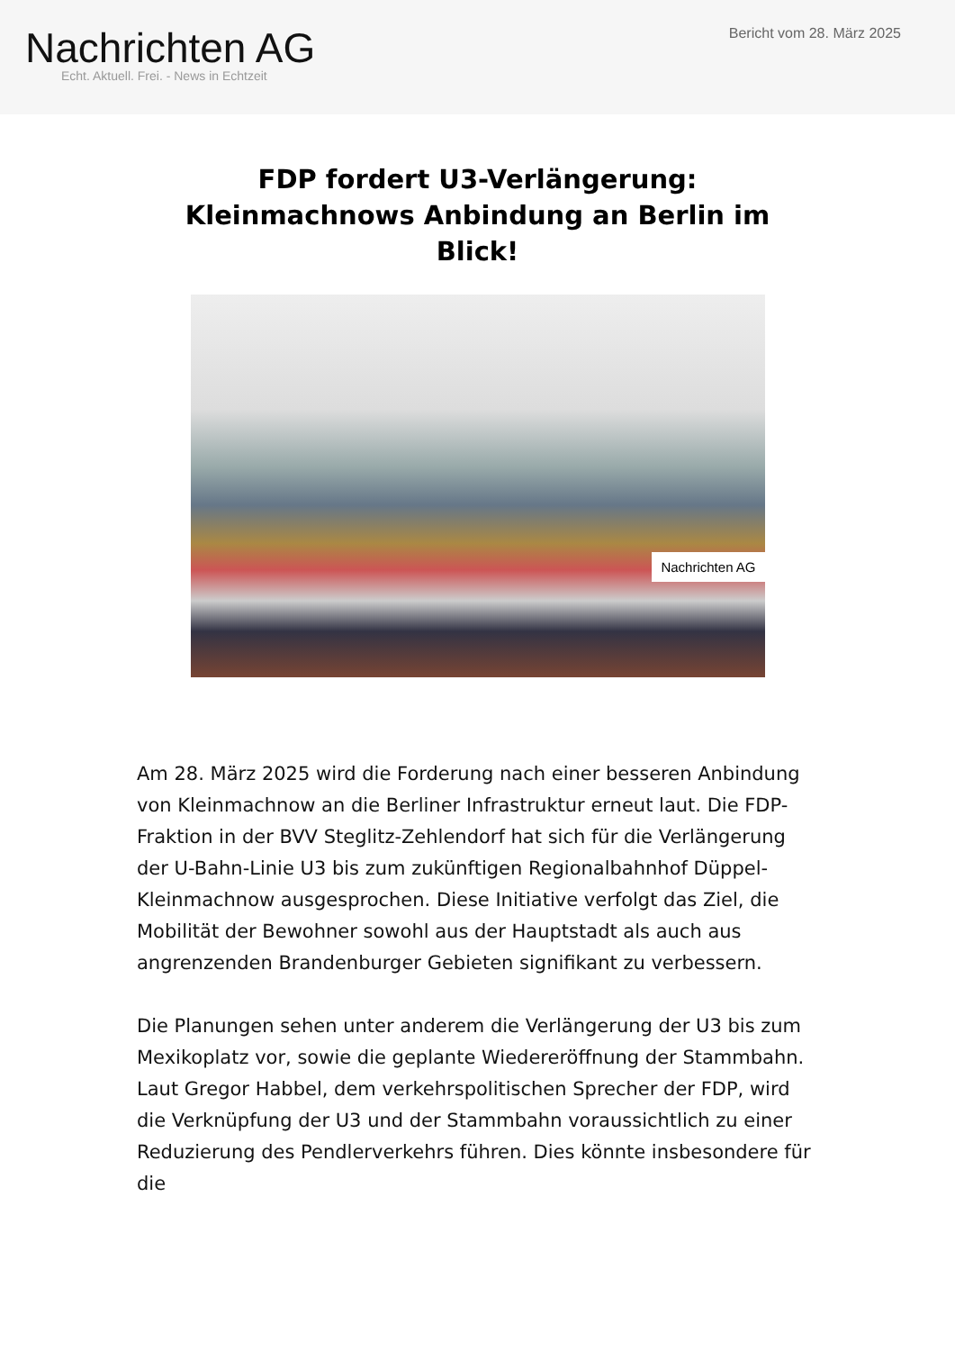Nachrichten AG
Echt. Aktuell. Frei. - News in Echtzeit
Bericht vom 28. März 2025
FDP fordert U3-Verlängerung: Kleinmachnows Anbindung an Berlin im Blick!
Nachrichten AG
Am 28. März 2025 wird die Forderung nach einer besseren Anbindung von Kleinmachnow an die Berliner Infrastruktur erneut laut. Die FDP-Fraktion in der BVV Steglitz-Zehlendorf hat sich für die Verlängerung der U-Bahn-Linie U3 bis zum zukünftigen Regionalbahnhof Düppel-Kleinmachnow ausgesprochen. Diese Initiative verfolgt das Ziel, die Mobilität der Bewohner sowohl aus der Hauptstadt als auch aus angrenzenden Brandenburger Gebieten signifikant zu verbessern.
Die Planungen sehen unter anderem die Verlängerung der U3 bis zum Mexikoplatz vor, sowie die geplante Wiedereröffnung der Stammbahn. Laut Gregor Habbel, dem verkehrspolitischen Sprecher der FDP, wird die Verknüpfung der U3 und der Stammbahn voraussichtlich zu einer Reduzierung des Pendlerverkehrs führen. Dies könnte insbesondere für die